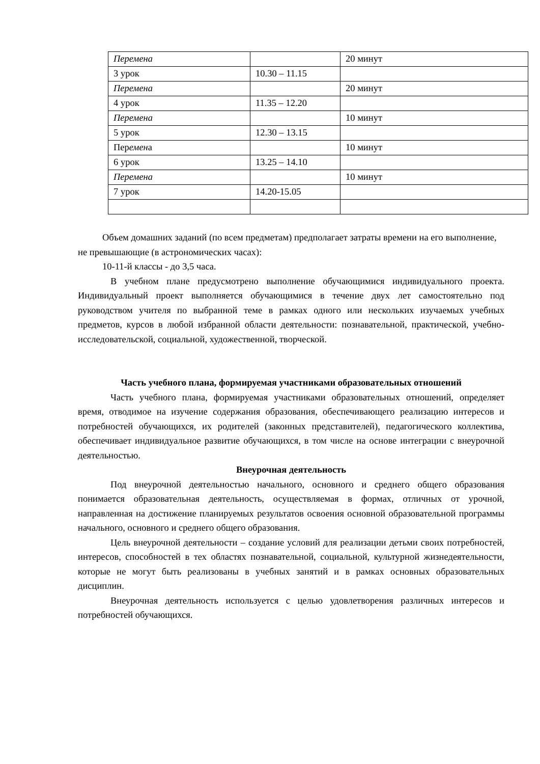| Перемена | | 20 минут |
| 3 урок | 10.30 – 11.15 | |
| Перемена | | 20 минут |
| 4 урок | 11.35 – 12.20 | |
| Перемена | | 10 минут |
| 5 урок | 12.30 – 13.15 | |
| Пер емен а | | 10 минут |
| 6 урок | 13.25 – 14.10 | |
| Перемена | | 10 минут |
| 7 урок | 14.20-15.05 | |
Объем домашних заданий (по всем предметам) предполагает затраты времени на его выполнение, не превышающие (в астрономических часах):
10-11-й классы - до 3,5 часа.
В учебном плане предусмотрено выполнение обучающимися индивидуального проекта. Индивидуальный проект выполняется обучающимися в течение двух лет самостоятельно под руководством учителя по выбранной теме в рамках одного или нескольких изучаемых учебных предметов, курсов в любой избранной области деятельности: познавательной, практической, учебно-исследовательской, социальной, художественной, творческой.
Часть учебного плана, формируемая участниками образовательных отношений
Часть учебного плана, формируемая участниками образовательных отношений, определяет время, отводимое на изучение содержания образования, обеспечивающего реализацию интересов и потребностей обучающихся, их родителей (законных представителей), педагогического коллектива, обеспечивает индивидуальное развитие обучающихся, в том числе на основе интеграции с внеурочной деятельностью.
Внеурочная деятельность
Под внеурочной деятельностью начального, основного и среднего общего образования понимается образовательная деятельность, осуществляемая в формах, отличных от урочной, направленная на достижение планируемых результатов освоения основной образовательной программы начального, основного и среднего общего образования.
Цель внеурочной деятельности – создание условий для реализации детьми своих потребностей, интересов, способностей в тех областях познавательной, социальной, культурной жизнедеятельности, которые не могут быть реализованы в учебных занятий и в рамках основных образовательных дисциплин.
Внеурочная деятельность используется с целью удовлетворения различных интересов и потребностей обучающихся.